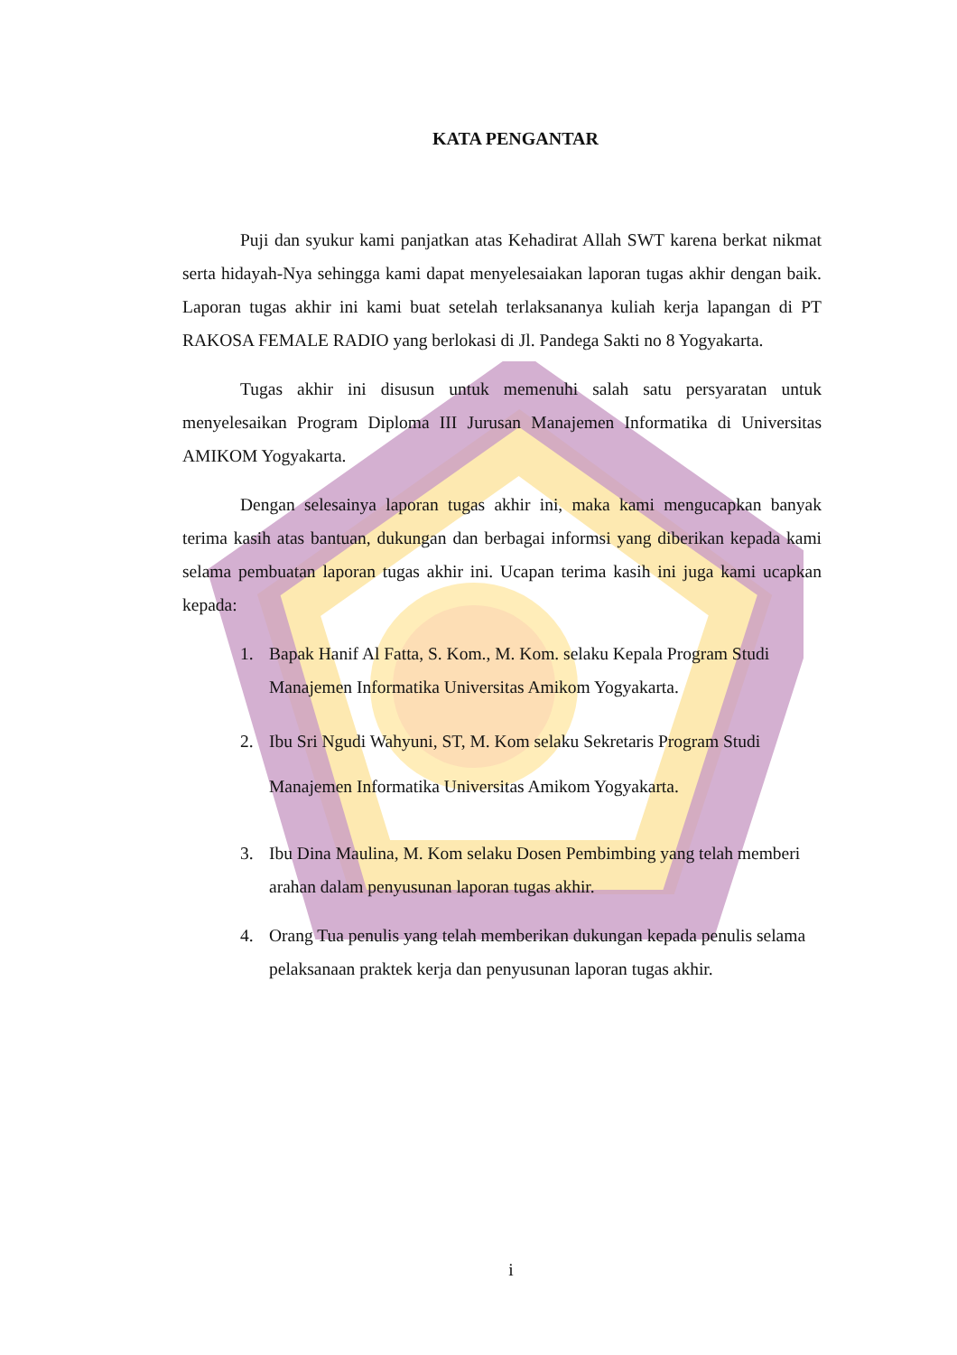KATA PENGANTAR
Puji dan syukur kami panjatkan atas Kehadirat Allah SWT karena berkat nikmat serta hidayah-Nya sehingga kami dapat menyelesaiakan laporan tugas akhir dengan baik. Laporan tugas akhir ini kami buat setelah terlaksananya kuliah kerja lapangan di PT RAKOSA FEMALE RADIO yang berlokasi di Jl. Pandega Sakti no 8 Yogyakarta.
Tugas akhir ini disusun untuk memenuhi salah satu persyaratan untuk menyelesaikan Program Diploma III Jurusan Manajemen Informatika di Universitas AMIKOM Yogyakarta.
Dengan selesainya laporan tugas akhir ini, maka kami mengucapkan banyak terima kasih atas bantuan, dukungan dan berbagai informsi yang diberikan kepada kami selama pembuatan laporan tugas akhir ini. Ucapan terima kasih ini juga kami ucapkan kepada:
1. Bapak Hanif Al Fatta, S. Kom., M. Kom. selaku Kepala Program Studi Manajemen Informatika Universitas Amikom Yogyakarta.
2. Ibu Sri Ngudi Wahyuni, ST, M. Kom selaku Sekretaris Program Studi Manajemen Informatika Universitas Amikom Yogyakarta.
3. Ibu Dina Maulina, M. Kom selaku Dosen Pembimbing yang telah memberi arahan dalam penyusunan laporan tugas akhir.
4. Orang Tua penulis yang telah memberikan dukungan kepada penulis selama pelaksanaan praktek kerja dan penyusunan laporan tugas akhir.
i